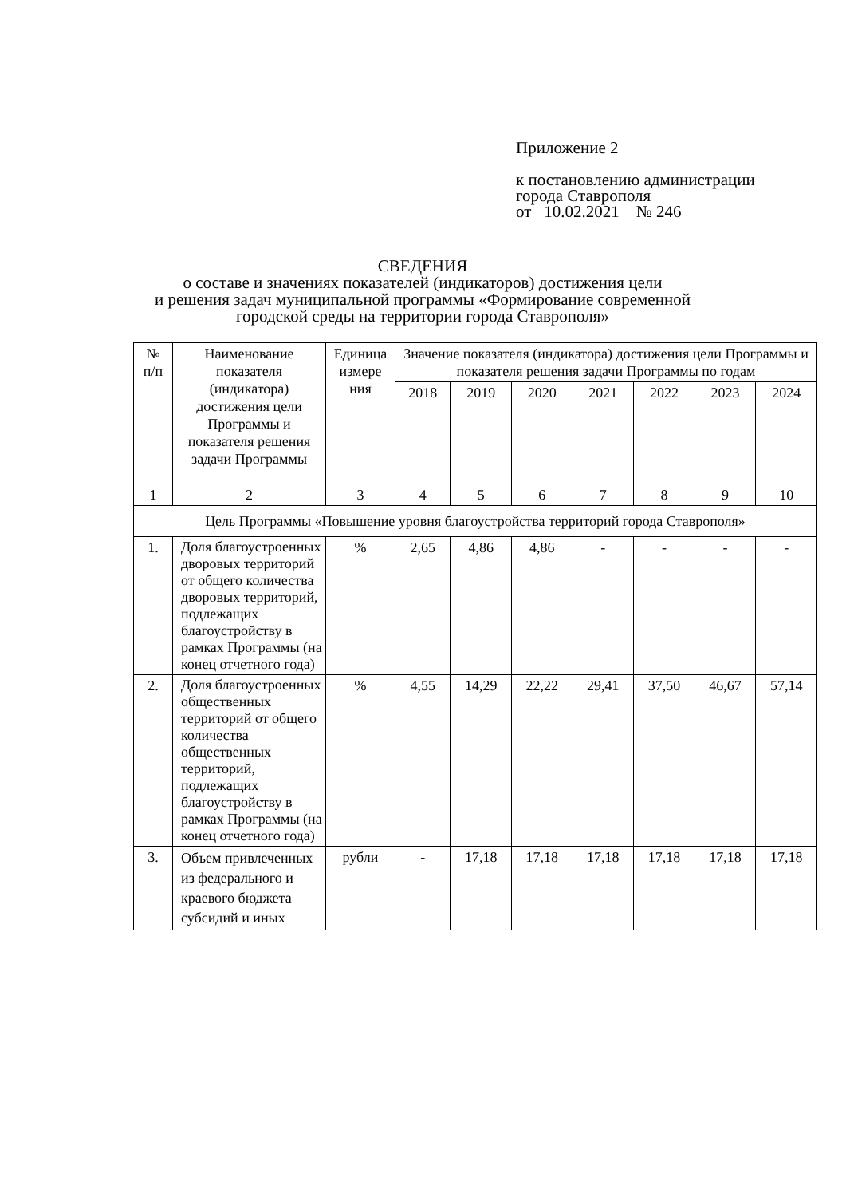Приложение 2
к постановлению администрации
города Ставрополя
от 10.02.2021 № 246
СВЕДЕНИЯ
о составе и значениях показателей (индикаторов) достижения цели
и решения задач муниципальной программы «Формирование современной
городской среды на территории города Ставрополя»
| № п/п | Наименование показателя (индикатора) достижения цели Программы и показателя решения задачи Программы | Единица измере ния | Значение показателя (индикатора) достижения цели Программы и показателя решения задачи Программы по годам | | | | | | |
| --- | --- | --- | --- | --- | --- | --- | --- | --- | --- |
| | | | 2018 | 2019 | 2020 | 2021 | 2022 | 2023 | 2024 |
| 1 | 2 | 3 | 4 | 5 | 6 | 7 | 8 | 9 | 10 |
| Цель Программы «Повышение уровня благоустройства территорий города Ставрополя» | | | | | | | | | |
| 1. | Доля благоустроенных дворовых территорий от общего количества дворовых территорий, подлежащих благоустройству в рамках Программы (на конец отчетного года) | % | 2,65 | 4,86 | 4,86 | - | - | - | - |
| 2. | Доля благоустроенных общественных территорий от общего количества общественных территорий, подлежащих благоустройству в рамках Программы (на конец отчетного года) | % | 4,55 | 14,29 | 22,22 | 29,41 | 37,50 | 46,67 | 57,14 |
| 3. | Объем привлеченных из федерального и краевого бюджета субсидий и иных | рубли | - | 17,18 | 17,18 | 17,18 | 17,18 | 17,18 | 17,18 |